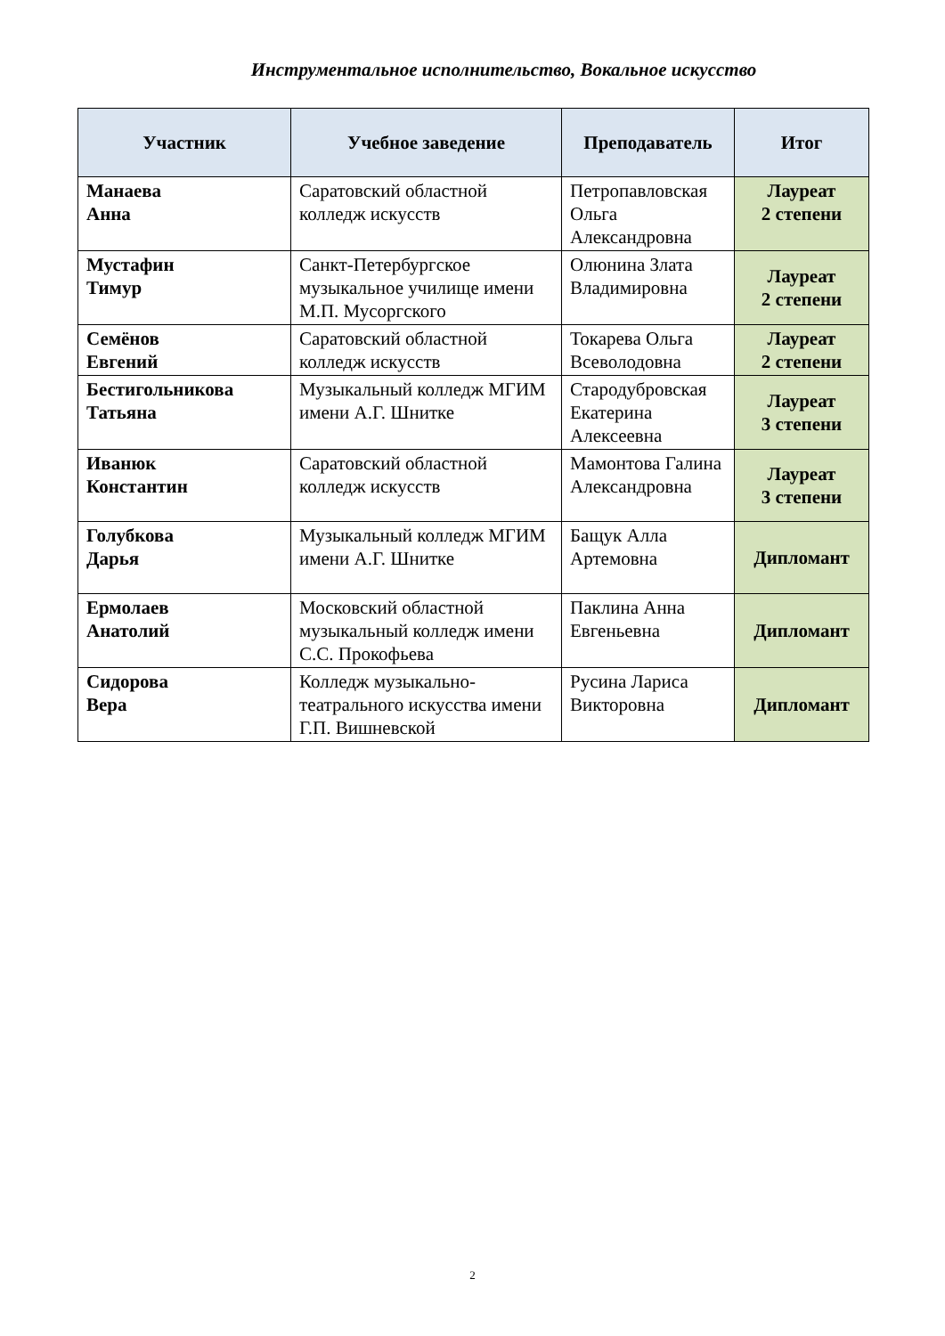Инструментальное исполнительство, Вокальное искусство
| Участник | Учебное заведение | Преподаватель | Итог |
| --- | --- | --- | --- |
| Манаева Анна | Саратовский областной колледж искусств | Петропавловская Ольга Александровна | Лауреат 2 степени |
| Мустафин Тимур | Санкт-Петербургское музыкальное училище имени М.П. Мусоргского | Олюнина Злата Владимировна | Лауреат 2 степени |
| Семёнов Евгений | Саратовский областной колледж искусств | Токарева Ольга Всеволодовна | Лауреат 2 степени |
| Бестигольникова Татьяна | Музыкальный колледж МГИМ имени А.Г. Шнитке | Стародубровская Екатерина Алексеевна | Лауреат 3 степени |
| Иванюк Константин | Саратовский областной колледж искусств | Мамонтова Галина Александровна | Лауреат 3 степени |
| Голубкова Дарья | Музыкальный колледж МГИМ имени А.Г. Шнитке | Бащук Алла Артемовна | Дипломант |
| Ермолаев Анатолий | Московский областной музыкальный колледж имени С.С. Прокофьева | Паклина Анна Евгеньевна | Дипломант |
| Сидорова Вера | Колледж музыкально-театрального искусства имени Г.П. Вишневской | Русина Лариса Викторовна | Дипломант |
2